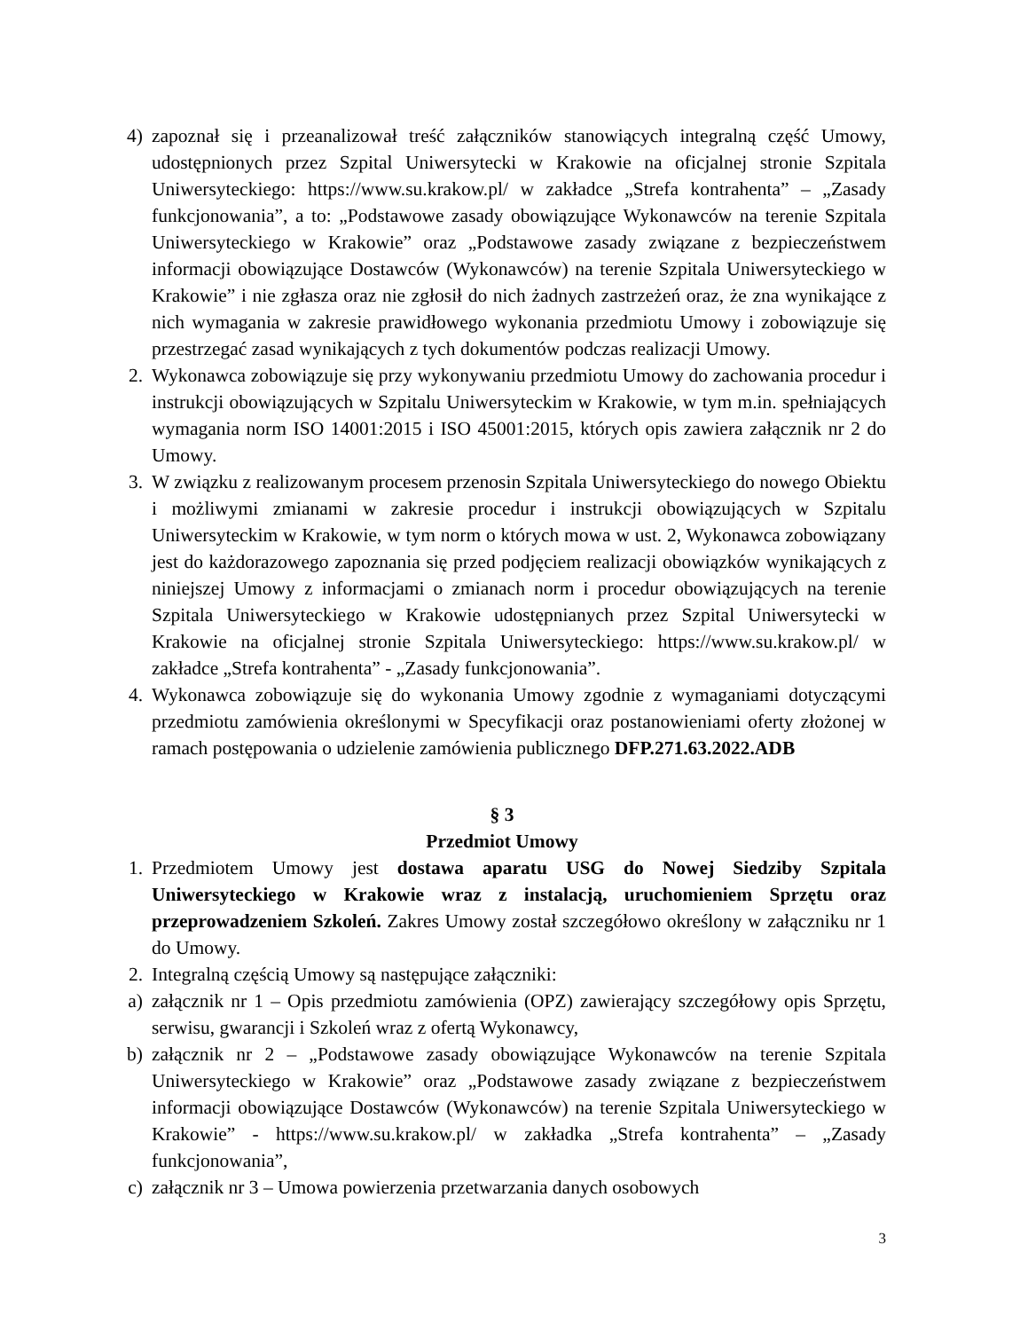4) zapoznał się i przeanalizował treść załączników stanowiących integralną część Umowy, udostępnionych przez Szpital Uniwersytecki w Krakowie na oficjalnej stronie Szpitala Uniwersyteckiego: https://www.su.krakow.pl/ w zakładce „Strefa kontrahenta” – „Zasady funkcjonowania”, a to: „Podstawowe zasady obowiązujące Wykonawców na terenie Szpitala Uniwersyteckiego w Krakowie” oraz „Podstawowe zasady związane z bezpieczeństwem informacji obowiązujące Dostawców (Wykonawców) na terenie Szpitala Uniwersyteckiego w Krakowie” i nie zgłasza oraz nie zgłosił do nich żadnych zastrzeżeń oraz, że zna wynikające z nich wymagania w zakresie prawidłowego wykonania przedmiotu Umowy i zobowiązuje się przestrzegać zasad wynikających z tych dokumentów podczas realizacji Umowy.
2. Wykonawca zobowiązuje się przy wykonywaniu przedmiotu Umowy do zachowania procedur i instrukcji obowiązujących w Szpitalu Uniwersyteckim w Krakowie, w tym m.in. spełniających wymagania norm ISO 14001:2015 i ISO 45001:2015, których opis zawiera załącznik nr 2 do Umowy.
3. W związku z realizowanym procesem przenosin Szpitala Uniwersyteckiego do nowego Obiektu i możliwymi zmianami w zakresie procedur i instrukcji obowiązujących w Szpitalu Uniwersyteckim w Krakowie, w tym norm o których mowa w ust. 2, Wykonawca zobowiązany jest do każdorazowego zapoznania się przed podjęciem realizacji obowiązków wynikających z niniejszej Umowy z informacjami o zmianach norm i procedur obowiązujących na terenie Szpitala Uniwersyteckiego w Krakowie udostępnianych przez Szpital Uniwersytecki w Krakowie na oficjalnej stronie Szpitala Uniwersyteckiego: https://www.su.krakow.pl/ w zakładce „Strefa kontrahenta” - „Zasady funkcjonowania”.
4. Wykonawca zobowiązuje się do wykonania Umowy zgodnie z wymaganiami dotyczącymi przedmiotu zamówienia określonymi w Specyfikacji oraz postanowieniami oferty złożonej w ramach postępowania o udzielenie zamówienia publicznego DFP.271.63.2022.ADB
§ 3
Przedmiot Umowy
1. Przedmiotem Umowy jest dostawa aparatu USG do Nowej Siedziby Szpitala Uniwersyteckiego w Krakowie wraz z instalacją, uruchomieniem Sprzętu oraz przeprowadzeniem Szkoleń. Zakres Umowy został szczegółowo określony w załączniku nr 1 do Umowy.
2. Integralną częścią Umowy są następujące załączniki:
a) załącznik nr 1 – Opis przedmiotu zamówienia (OPZ) zawierający szczegółowy opis Sprzętu, serwisu, gwarancji i Szkoleń wraz z ofertą Wykonawcy,
b) załącznik nr 2 – „Podstawowe zasady obowiązujące Wykonawców na terenie Szpitala Uniwersyteckiego w Krakowie” oraz „Podstawowe zasady związane z bezpieczeństwem informacji obowiązujące Dostawców (Wykonawców) na terenie Szpitala Uniwersyteckiego w Krakowie” - https://www.su.krakow.pl/ w zakładka „Strefa kontrahenta” – „Zasady funkcjonowania”,
c) załącznik nr 3 – Umowa powierzenia przetwarzania danych osobowych
3